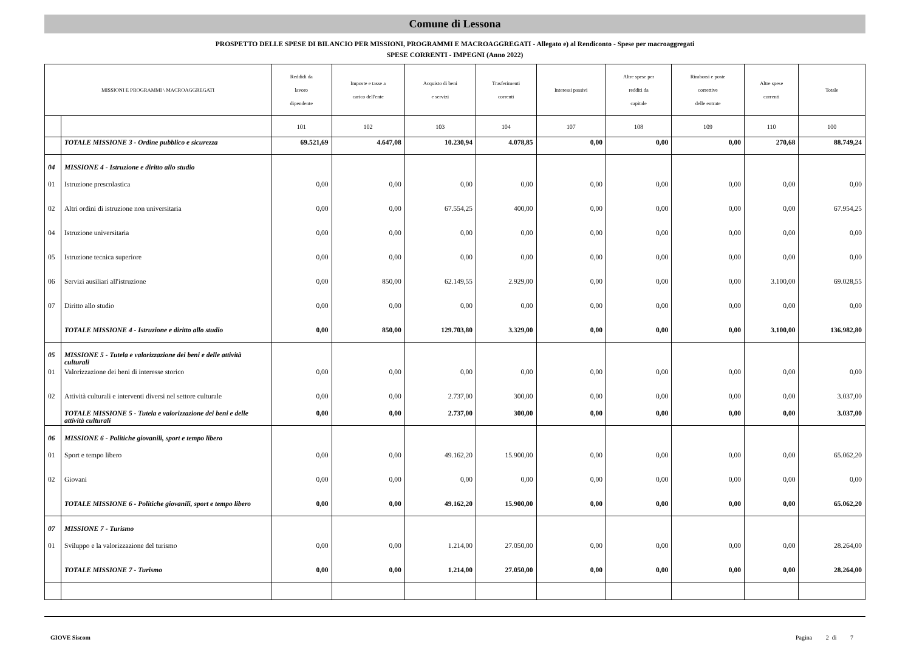Comune di Lessona
PROSPETTO DELLE SPESE DI BILANCIO PER MISSIONI, PROGRAMMI E MACROAGGREGATI - Allegato e) al Rendiconto - Spese per macroaggregati
SPESE CORRENTI - IMPEGNI (Anno 2022)
| MISSIONI E PROGRAMMI \ MACROAGGREGATI | | Reddidi da lavoro dipendente | Imposte e tasse a carico dell'ente | Acquisto di beni e servizi | Trasferimenti correnti | Interessi passivi | Altre spese per redditi da capitale | Rimborsi e poste correttive delle entrate | Altre spese correnti | Totale |
| --- | --- | --- | --- | --- | --- | --- | --- | --- | --- | --- |
| | | 101 | 102 | 103 | 104 | 107 | 108 | 109 | 110 | 100 |
| | TOTALE MISSIONE 3 - Ordine pubblico e sicurezza | 69.521,69 | 4.647,08 | 10.230,94 | 4.078,85 | 0,00 | 0,00 | 0,00 | 270,68 | 88.749,24 |
| 04 | MISSIONE 4 - Istruzione e diritto allo studio | | | | | | | | | |
| 01 | Istruzione prescolastica | 0,00 | 0,00 | 0,00 | 0,00 | 0,00 | 0,00 | 0,00 | 0,00 | 0,00 |
| 02 | Altri ordini di istruzione non universitaria | 0,00 | 0,00 | 67.554,25 | 400,00 | 0,00 | 0,00 | 0,00 | 0,00 | 67.954,25 |
| 04 | Istruzione universitaria | 0,00 | 0,00 | 0,00 | 0,00 | 0,00 | 0,00 | 0,00 | 0,00 | 0,00 |
| 05 | Istruzione tecnica superiore | 0,00 | 0,00 | 0,00 | 0,00 | 0,00 | 0,00 | 0,00 | 0,00 | 0,00 |
| 06 | Servizi ausiliari all'istruzione | 0,00 | 850,00 | 62.149,55 | 2.929,00 | 0,00 | 0,00 | 0,00 | 3.100,00 | 69.028,55 |
| 07 | Diritto allo studio | 0,00 | 0,00 | 0,00 | 0,00 | 0,00 | 0,00 | 0,00 | 0,00 | 0,00 |
| | TOTALE MISSIONE 4 - Istruzione e diritto allo studio | 0,00 | 850,00 | 129.703,80 | 3.329,00 | 0,00 | 0,00 | 0,00 | 3.100,00 | 136.982,80 |
| 05 | MISSIONE 5 - Tutela e valorizzazione dei beni e delle attività culturali | | | | | | | | | |
| 01 | Valorizzazione dei beni di interesse storico | 0,00 | 0,00 | 0,00 | 0,00 | 0,00 | 0,00 | 0,00 | 0,00 | 0,00 |
| 02 | Attività culturali e interventi diversi nel settore culturale | 0,00 | 0,00 | 2.737,00 | 300,00 | 0,00 | 0,00 | 0,00 | 0,00 | 3.037,00 |
| | TOTALE MISSIONE 5 - Tutela e valorizzazione dei beni e delle attività culturali | 0,00 | 0,00 | 2.737,00 | 300,00 | 0,00 | 0,00 | 0,00 | 0,00 | 3.037,00 |
| 06 | MISSIONE 6 - Politiche giovanili, sport e tempo libero | | | | | | | | | |
| 01 | Sport e tempo libero | 0,00 | 0,00 | 49.162,20 | 15.900,00 | 0,00 | 0,00 | 0,00 | 0,00 | 65.062,20 |
| 02 | Giovani | 0,00 | 0,00 | 0,00 | 0,00 | 0,00 | 0,00 | 0,00 | 0,00 | 0,00 |
| | TOTALE MISSIONE 6 - Politiche giovanili, sport e tempo libero | 0,00 | 0,00 | 49.162,20 | 15.900,00 | 0,00 | 0,00 | 0,00 | 0,00 | 65.062,20 |
| 07 | MISSIONE 7 - Turismo | | | | | | | | | |
| 01 | Sviluppo e la valorizzazione del turismo | 0,00 | 0,00 | 1.214,00 | 27.050,00 | 0,00 | 0,00 | 0,00 | 0,00 | 28.264,00 |
| | TOTALE MISSIONE 7 - Turismo | 0,00 | 0,00 | 1.214,00 | 27.050,00 | 0,00 | 0,00 | 0,00 | 0,00 | 28.264,00 |
GIOVE Siscom Pagina 2 di 7